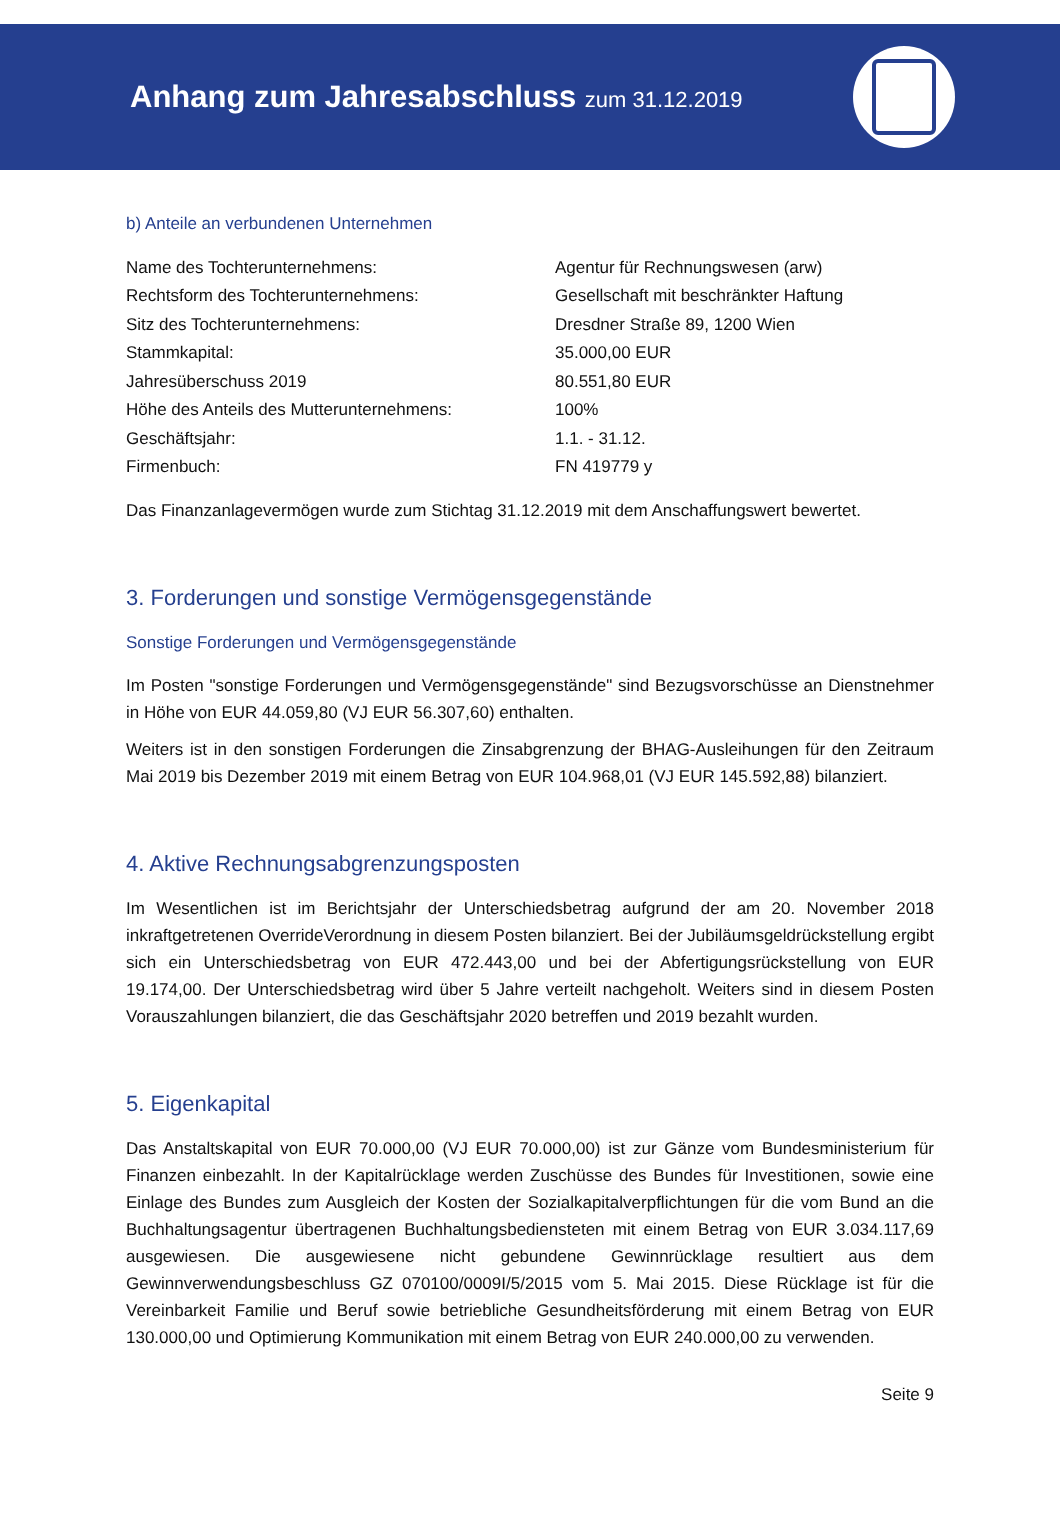Anhang zum Jahresabschluss zum 31.12.2019
b) Anteile an verbundenen Unternehmen
| Name des Tochterunternehmens: | Agentur für Rechnungswesen (arw) |
| Rechtsform des Tochterunternehmens: | Gesellschaft mit beschränkter Haftung |
| Sitz des Tochterunternehmens: | Dresdner Straße 89, 1200 Wien |
| Stammkapital: | 35.000,00 EUR |
| Jahresüberschuss 2019 | 80.551,80 EUR |
| Höhe des Anteils des Mutterunternehmens: | 100% |
| Geschäftsjahr: | 1.1. - 31.12. |
| Firmenbuch: | FN 419779 y |
Das Finanzanlagevermögen wurde zum Stichtag 31.12.2019 mit dem Anschaffungswert bewertet.
3. Forderungen und sonstige Vermögensgegenstände
Sonstige Forderungen und Vermögensgegenstände
Im Posten "sonstige Forderungen und Vermögensgegenstände" sind Bezugsvorschüsse an Dienstnehmer in Höhe von EUR 44.059,80 (VJ EUR 56.307,60) enthalten.
Weiters ist in den sonstigen Forderungen die Zinsabgrenzung der BHAG-Ausleihungen für den Zeitraum Mai 2019 bis Dezember 2019 mit einem Betrag von EUR 104.968,01 (VJ EUR 145.592,88) bilanziert.
4. Aktive Rechnungsabgrenzungsposten
Im Wesentlichen ist im Berichtsjahr der Unterschiedsbetrag aufgrund der am 20. November 2018 inkraftgetretenen OverrideVerordnung in diesem Posten bilanziert. Bei der Jubiläumsgeldrückstellung ergibt sich ein Unterschiedsbetrag von EUR 472.443,00 und bei der Abfertigungsrückstellung von EUR 19.174,00. Der Unterschiedsbetrag wird über 5 Jahre verteilt nachgeholt. Weiters sind in diesem Posten Vorauszahlungen bilanziert, die das Geschäftsjahr 2020 betreffen und 2019 bezahlt wurden.
5. Eigenkapital
Das Anstaltskapital von EUR 70.000,00 (VJ EUR 70.000,00) ist zur Gänze vom Bundesministerium für Finanzen einbezahlt. In der Kapitalrücklage werden Zuschüsse des Bundes für Investitionen, sowie eine Einlage des Bundes zum Ausgleich der Kosten der Sozialkapitalverpflichtungen für die vom Bund an die Buchhaltungsagentur übertragenen Buchhaltungsbediensteten mit einem Betrag von EUR 3.034.117,69 ausgewiesen. Die ausgewiesene nicht gebundene Gewinnrücklage resultiert aus dem Gewinnverwendungsbeschluss GZ 070100/0009I/5/2015 vom 5. Mai 2015. Diese Rücklage ist für die Vereinbarkeit Familie und Beruf sowie betriebliche Gesundheitsförderung mit einem Betrag von EUR 130.000,00 und Optimierung Kommunikation mit einem Betrag von EUR 240.000,00 zu verwenden.
Seite 9